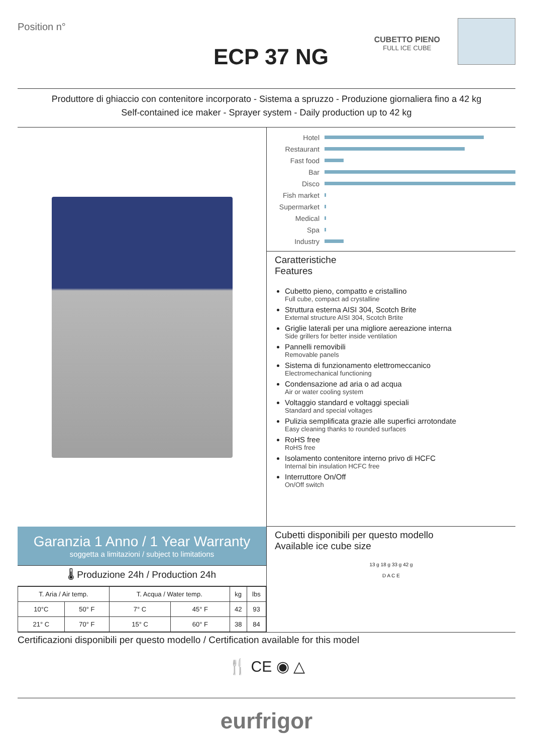Position n°
ECP 37 NG
CUBETTO PIENO
FULL ICE CUBE
Produttore di ghiaccio con contenitore incorporato - Sistema a spruzzo - Produzione giornaliera fino a 42 kg
Self-contained ice maker - Sprayer system - Daily production up to 42 kg
Garanzia 1 Anno / 1 Year Warranty
soggetta a limitazioni / subject to limitations
🌡 Produzione 24h / Production 24h
| T. Aria / Air temp. | | T. Acqua / Water temp. | | kg | lbs |
| --- | --- | --- | --- | --- | --- |
| 10°C | 50° F | 7° C | 45° F | 42 | 93 |
| 21° C | 70° F | 15° C | 60° F | 38 | 84 |
Hotel
Restaurant
Fast food
Bar
Disco
Fish market
Supermarket
Medical
Spa
Industry
Caratteristiche
Features
Cubetto pieno, compatto e cristallino
Full cube, compact ad crystalline
Struttura esterna AISI 304, Scotch Brite
External structure AISI 304, Scotch Brtite
Griglie laterali per una migliore aereazione interna
Side grillers for better inside ventilation
Pannelli removibili
Removable panels
Sistema di funzionamento elettromeccanico
Electromechanical functioning
Condensazione ad aria o ad acqua
Air or water cooling system
Voltaggio standard e voltaggi speciali
Standard and special voltages
Pulizia semplificata grazie alle superfici arrotondate
Easy cleaning thanks to rounded surfaces
RoHS free
RoHS free
Isolamento contenitore interno privo di HCFC
Internal bin insulation HCFC free
Interruttore On/Off
On/Off switch
Cubetti disponibili per questo modello
Available ice cube size
13 g 18 g 33 g 42 g
D A C E
Certificazioni disponibili per questo modello / Certification available for this model
🍴 CE ◉ △
eurfrigor